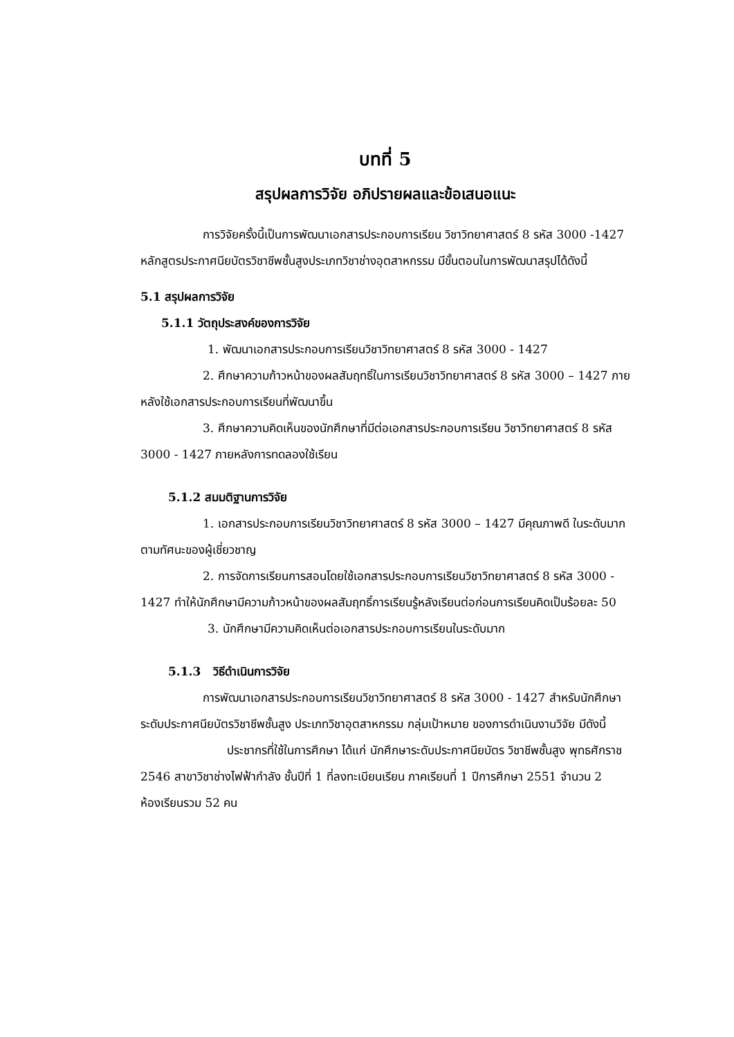บทที่ 5
สรุปผลการวิจัย อภิปรายผลและข้อเสนอแนะ
การวิจัยครั้งนี้เป็นการพัฒนาเอกสารประกอบการเรียน วิชาวิทยาศาสตร์ 8 รหัส 3000 -1427 หลักสูตรประกาศนียบัตรวิชาชีพชั้นสูงประเภทวิชาช่างอุตสาหกรรม มีขั้นตอนในการพัฒนาสรุปได้ดังนี้
5.1 สรุปผลการวิจัย
5.1.1 วัตถุประสงค์ของการวิจัย
1. พัฒนาเอกสารประกอบการเรียนวิชาวิทยาศาสตร์ 8 รหัส 3000 - 1427
2. ศึกษาความก้าวหน้าของผลสัมฤทธิ์ในการเรียนวิชาวิทยาศาสตร์ 8 รหัส 3000 – 1427 ภายหลังใช้เอกสารประกอบการเรียนที่พัฒนาขึ้น
3. ศึกษาความคิดเห็นของนักศึกษาที่มีต่อเอกสารประกอบการเรียน วิชาวิทยาศาสตร์ 8 รหัส 3000 - 1427 ภายหลังการทดลองใช้เรียน
5.1.2 สมมติฐานการวิจัย
1. เอกสารประกอบการเรียนวิชาวิทยาศาสตร์ 8 รหัส 3000 – 1427 มีคุณภาพดี ในระดับมากตามทัศนะของผู้เชี่ยวชาญ
2. การจัดการเรียนการสอนโดยใช้เอกสารประกอบการเรียนวิชาวิทยาศาสตร์ 8 รหัส 3000 - 1427 ทำให้นักศึกษามีความก้าวหน้าของผลสัมฤทธิ์การเรียนรู้หลังเรียนต่อก่อนการเรียนคิดเป็นร้อยละ 50
3. นักศึกษามีความคิดเห็นต่อเอกสารประกอบการเรียนในระดับมาก
5.1.3 วิธีดำเนินการวิจัย
การพัฒนาเอกสารประกอบการเรียนวิชาวิทยาศาสตร์ 8 รหัส 3000 - 1427 สำหรับนักศึกษาระดับประกาศนียบัตรวิชาชีพชั้นสูง ประเภทวิชาอุตสาหกรรม กลุ่มเป้าหมาย ของการดำเนินงานวิจัย มีดังนี้
ประชากรที่ใช้ในการศึกษา ได้แก่ นักศึกษาระดับประกาศนียบัตร วิชาชีพชั้นสูง พุทธศักราช 2546 สาขาวิชาช่างไฟฟ้ากำลัง ชั้นปีที่ 1 ที่ลงทะเบียนเรียน ภาคเรียนที่ 1 ปีการศึกษา 2551 จำนวน 2 ห้องเรียนรวม 52 คน